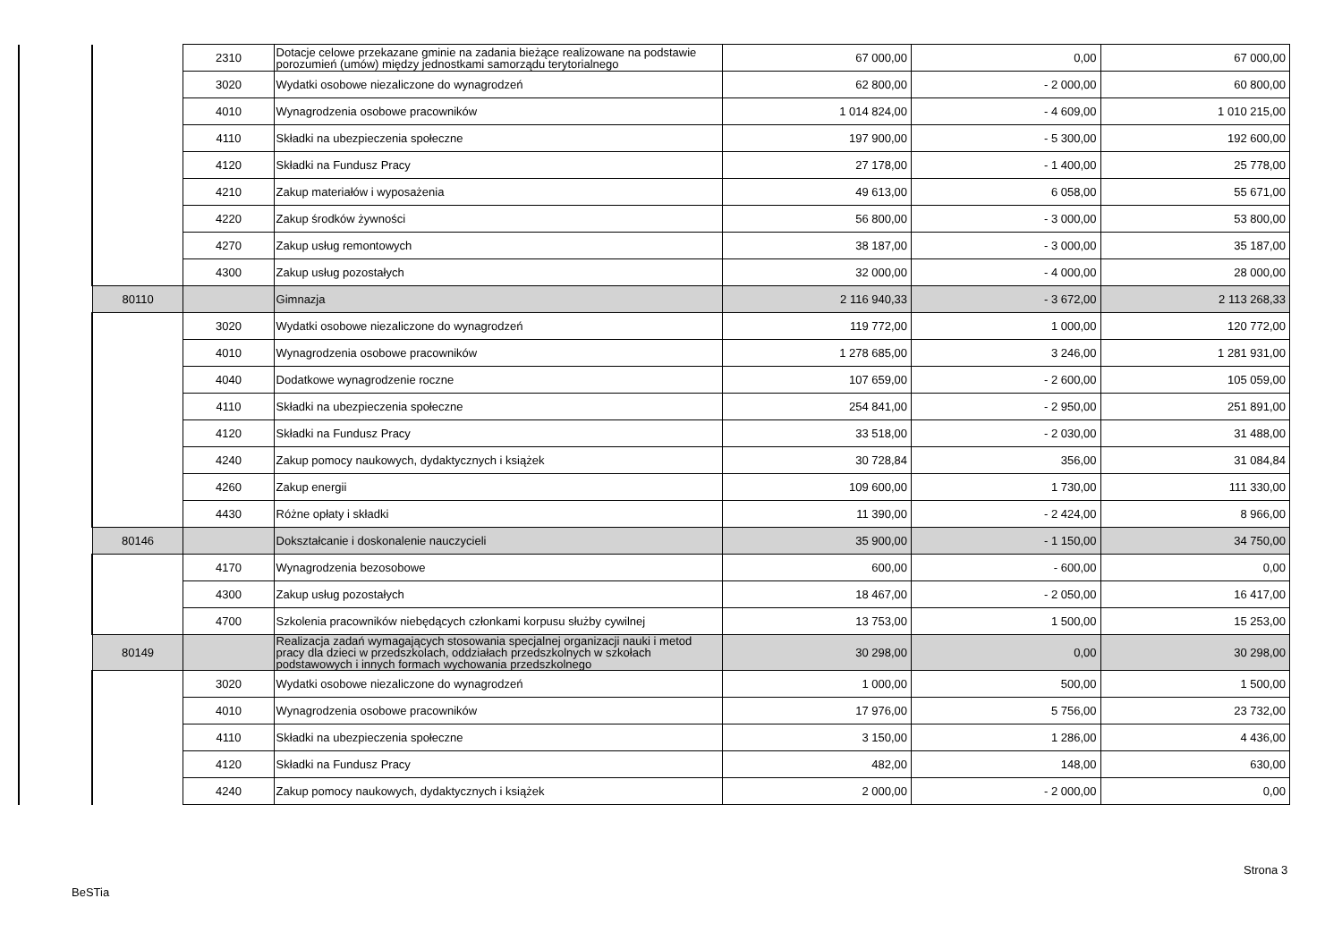| | | 2310 | Dotacje celowe przekazane gminie na zadania bieżące realizowane na podstawie porozumień (umów) między jednostkami samorządu terytorialnego | 67 000,00 | 0,00 | 67 000,00 |
| | | 3020 | Wydatki osobowe niezaliczone do wynagrodzeń | 62 800,00 | - 2 000,00 | 60 800,00 |
| | | 4010 | Wynagrodzenia osobowe pracowników | 1 014 824,00 | - 4 609,00 | 1 010 215,00 |
| | | 4110 | Składki na ubezpieczenia społeczne | 197 900,00 | - 5 300,00 | 192 600,00 |
| | | 4120 | Składki na Fundusz Pracy | 27 178,00 | - 1 400,00 | 25 778,00 |
| | | 4210 | Zakup materiałów i wyposażenia | 49 613,00 | 6 058,00 | 55 671,00 |
| | | 4220 | Zakup środków żywności | 56 800,00 | - 3 000,00 | 53 800,00 |
| | | 4270 | Zakup usług remontowych | 38 187,00 | - 3 000,00 | 35 187,00 |
| | | 4300 | Zakup usług pozostałych | 32 000,00 | - 4 000,00 | 28 000,00 |
| | 80110 | | Gimnazja | 2 116 940,33 | - 3 672,00 | 2 113 268,33 |
| | | 3020 | Wydatki osobowe niezaliczone do wynagrodzeń | 119 772,00 | 1 000,00 | 120 772,00 |
| | | 4010 | Wynagrodzenia osobowe pracowników | 1 278 685,00 | 3 246,00 | 1 281 931,00 |
| | | 4040 | Dodatkowe wynagrodzenie roczne | 107 659,00 | - 2 600,00 | 105 059,00 |
| | | 4110 | Składki na ubezpieczenia społeczne | 254 841,00 | - 2 950,00 | 251 891,00 |
| | | 4120 | Składki na Fundusz Pracy | 33 518,00 | - 2 030,00 | 31 488,00 |
| | | 4240 | Zakup pomocy naukowych, dydaktycznych i książek | 30 728,84 | 356,00 | 31 084,84 |
| | | 4260 | Zakup energii | 109 600,00 | 1 730,00 | 111 330,00 |
| | | 4430 | Różne opłaty i składki | 11 390,00 | - 2 424,00 | 8 966,00 |
| | 80146 | | Dokształcanie i doskonalenie nauczycieli | 35 900,00 | - 1 150,00 | 34 750,00 |
| | | 4170 | Wynagrodzenia bezosobowe | 600,00 | - 600,00 | 0,00 |
| | | 4300 | Zakup usług pozostałych | 18 467,00 | - 2 050,00 | 16 417,00 |
| | | 4700 | Szkolenia pracowników niebędących członkami korpusu służby cywilnej | 13 753,00 | 1 500,00 | 15 253,00 |
| | 80149 | | Realizacja zadań wymagających stosowania specjalnej organizacji nauki i metod pracy dla dzieci w przedszkolach, oddziałach przedszkolnych w szkołach podstawowych i innych formach wychowania przedszkolnego | 30 298,00 | 0,00 | 30 298,00 |
| | | 3020 | Wydatki osobowe niezaliczone do wynagrodzeń | 1 000,00 | 500,00 | 1 500,00 |
| | | 4010 | Wynagrodzenia osobowe pracowników | 17 976,00 | 5 756,00 | 23 732,00 |
| | | 4110 | Składki na ubezpieczenia społeczne | 3 150,00 | 1 286,00 | 4 436,00 |
| | | 4120 | Składki na Fundusz Pracy | 482,00 | 148,00 | 630,00 |
| | | 4240 | Zakup pomocy naukowych, dydaktycznych i książek | 2 000,00 | - 2 000,00 | 0,00 |
Strona 3
BeSTia